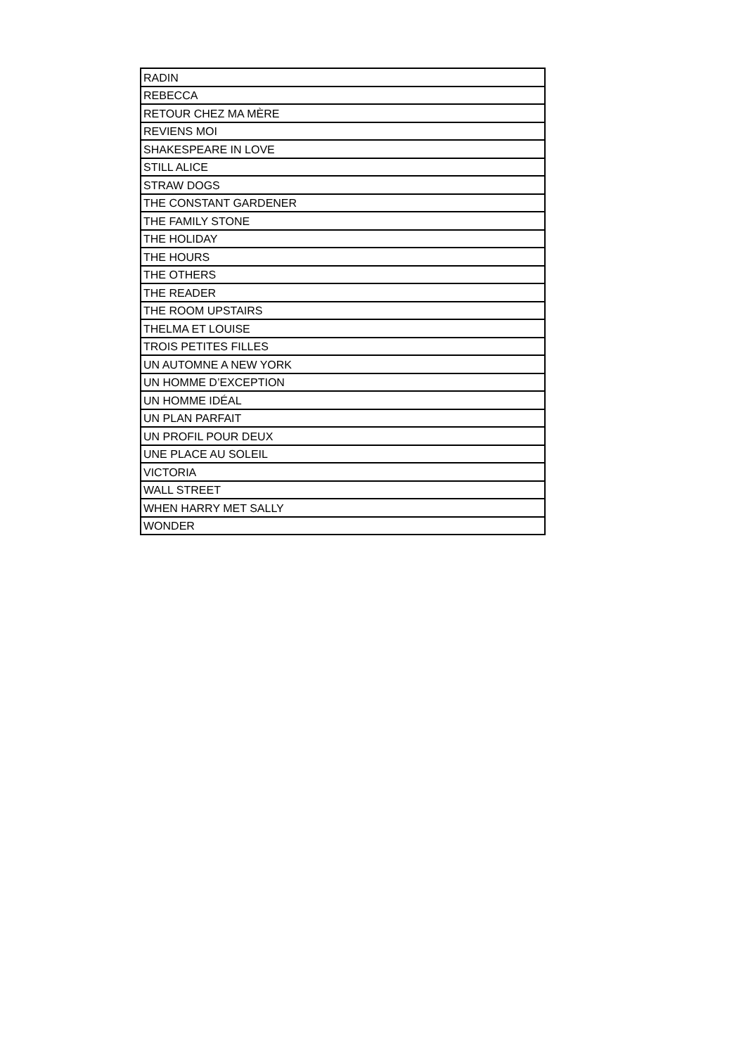| RADIN |
| REBECCA |
| RETOUR CHEZ MA MÈRE |
| REVIENS MOI |
| SHAKESPEARE IN LOVE |
| STILL ALICE |
| STRAW DOGS |
| THE CONSTANT GARDENER |
| THE FAMILY STONE |
| THE HOLIDAY |
| THE HOURS |
| THE OTHERS |
| THE READER |
| THE ROOM UPSTAIRS |
| THELMA ET LOUISE |
| TROIS PETITES FILLES |
| UN AUTOMNE A NEW YORK |
| UN HOMME D’EXCEPTION |
| UN HOMME IDÉAL |
| UN PLAN PARFAIT |
| UN PROFIL POUR DEUX |
| UNE PLACE AU SOLEIL |
| VICTORIA |
| WALL STREET |
| WHEN HARRY MET SALLY |
| WONDER |